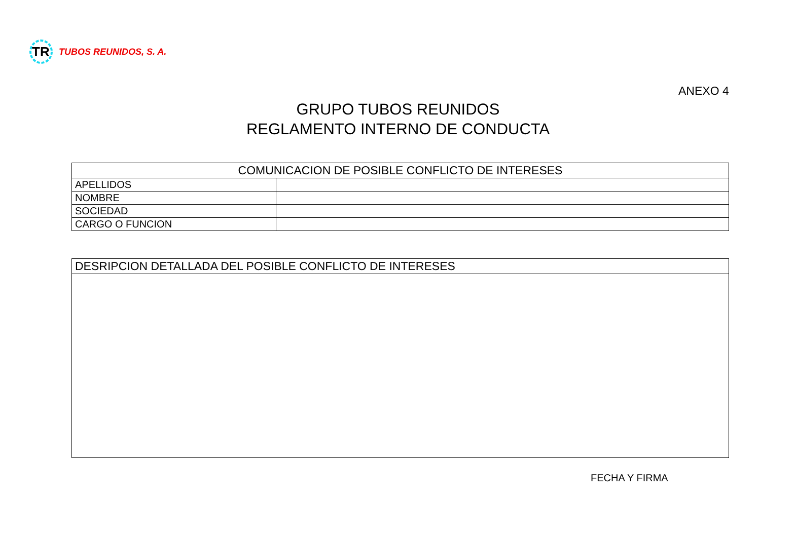TR
TUBOS REUNIDOS, S. A.
ANEXO 4
GRUPO TUBOS REUNIDOS
REGLAMENTO INTERNO DE CONDUCTA
| COMUNICACION DE POSIBLE CONFLICTO DE INTERESES | |
| APELLIDOS | |
| NOMBRE | |
| SOCIEDAD | |
| CARGO O FUNCION | |
| DESRIPCION DETALLADA DEL POSIBLE CONFLICTO DE INTERESES |
FECHA Y FIRMA